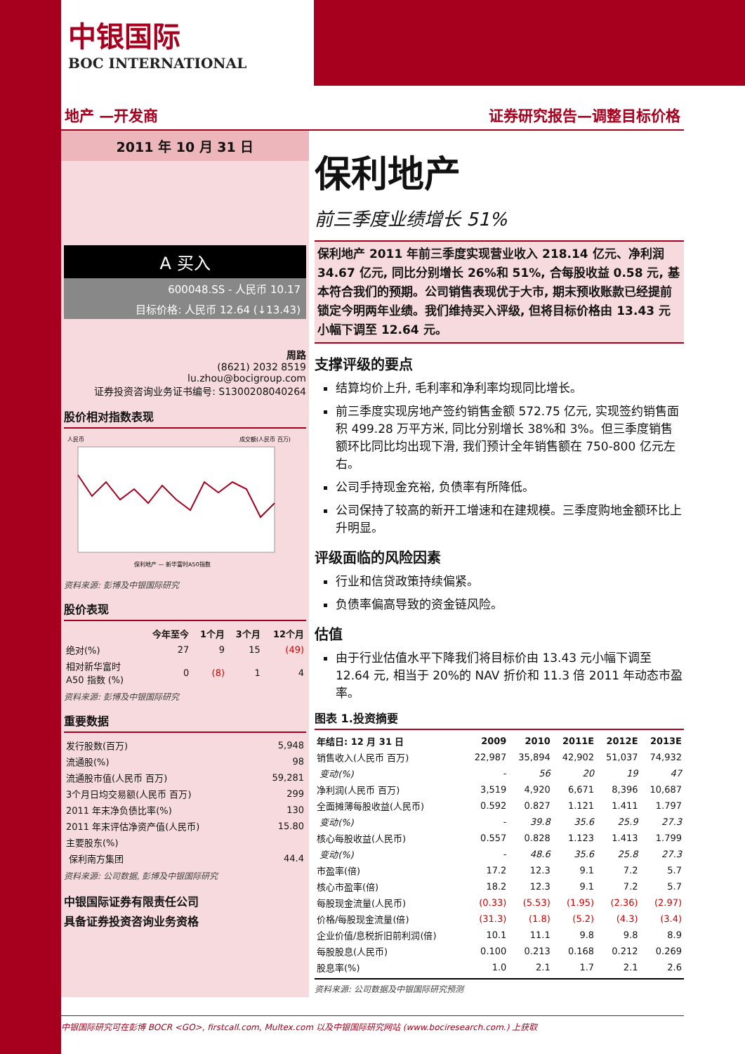中银国际
BOC INTERNATIONAL
地产 —开发商 证券研究报告—调整目标价格
2011 年 10 月 31 日
A 买入
600048.SS - 人民币 10.17
目标价格: 人民币 12.64 (↓13.43)
周路
(8621) 2032 8519
lu.zhou@bocigroup.com
证券投资咨询业务证书编号: S1300208040264
股价相对指数表现
人民币
成交额(人民币 百万)
保利地产 — 新华富时A50指数
资料来源: 彭博及中银国际研究
股价表现
| | 今年至今 | 1个月 | 3个月 | 12个月 |
| --- | --- | --- | --- | --- |
| 绝对(%) | 27 | 9 | 15 | (49) |
| 相对新华富时 A50 指数 (%) | 0 | (8) | 1 | 4 |
资料来源: 彭博及中银国际研究
重要数据
| 发行股数(百万) | 5,948 |
| 流通股(%) | 98 |
| 流通股市值(人民币 百万) | 59,281 |
| 3个月日均交易额(人民币 百万) | 299 |
| 2011 年末净负债比率(%) | 130 |
| 2011 年末评估净资产值(人民币) | 15.80 |
| 主要股东(%) | |
| 保利南方集团 | 44.4 |
资料来源: 公司数据, 彭博及中银国际研究
中银国际证券有限责任公司
具备证券投资咨询业务资格
保利地产
前三季度业绩增长 51%
保利地产 2011 年前三季度实现营业收入 218.14 亿元、净利润 34.67 亿元, 同比分别增长 26%和 51%, 合每股收益 0.58 元, 基本符合我们的预期。公司销售表现优于大市, 期末预收账款已经提前锁定今明两年业绩。我们维持买入评级, 但将目标价格由 13.43 元小幅下调至 12.64 元。
支撑评级的要点
结算均价上升, 毛利率和净利率均现同比增长。
前三季度实现房地产签约销售金额 572.75 亿元, 实现签约销售面积 499.28 万平方米, 同比分别增长 38%和 3%。但三季度销售额环比同比均出现下滑, 我们预计全年销售额在 750-800 亿元左右。
公司手持现金充裕, 负债率有所降低。
公司保持了较高的新开工增速和在建规模。三季度购地金额环比上升明显。
评级面临的风险因素
行业和信贷政策持续偏紧。
负债率偏高导致的资金链风险。
估值
由于行业估值水平下降我们将目标价由 13.43 元小幅下调至 12.64 元, 相当于 20%的 NAV 折价和 11.3 倍 2011 年动态市盈率。
图表 1.投资摘要
| 年结日: 12 月 31 日 | 2009 | 2010 | 2011E | 2012E | 2013E |
| --- | --- | --- | --- | --- | --- |
| 销售收入(人民币 百万) | 22,987 | 35,894 | 42,902 | 51,037 | 74,932 |
| 变动(%) | - | 56 | 20 | 19 | 47 |
| 净利润(人民币 百万) | 3,519 | 4,920 | 6,671 | 8,396 | 10,687 |
| 全面摊薄每股收益(人民币) | 0.592 | 0.827 | 1.121 | 1.411 | 1.797 |
| 变动(%) | - | 39.8 | 35.6 | 25.9 | 27.3 |
| 核心每股收益(人民币) | 0.557 | 0.828 | 1.123 | 1.413 | 1.799 |
| 变动(%) | - | 48.6 | 35.6 | 25.8 | 27.3 |
| 市盈率(倍) | 17.2 | 12.3 | 9.1 | 7.2 | 5.7 |
| 核心市盈率(倍) | 18.2 | 12.3 | 9.1 | 7.2 | 5.7 |
| 每股现金流量(人民币) | (0.33) | (5.53) | (1.95) | (2.36) | (2.97) |
| 价格/每股现金流量(倍) | (31.3) | (1.8) | (5.2) | (4.3) | (3.4) |
| 企业价值/息税折旧前利润(倍) | 10.1 | 11.1 | 9.8 | 9.8 | 8.9 |
| 每股股息(人民币) | 0.100 | 0.213 | 0.168 | 0.212 | 0.269 |
| 股息率(%) | 1.0 | 2.1 | 1.7 | 2.1 | 2.6 |
资料来源: 公司数据及中银国际研究预测
中银国际研究可在彭博 BOCR <GO>, firstcall.com, Multex.com 以及中银国际研究网站 (www.bociresearch.com.) 上获取